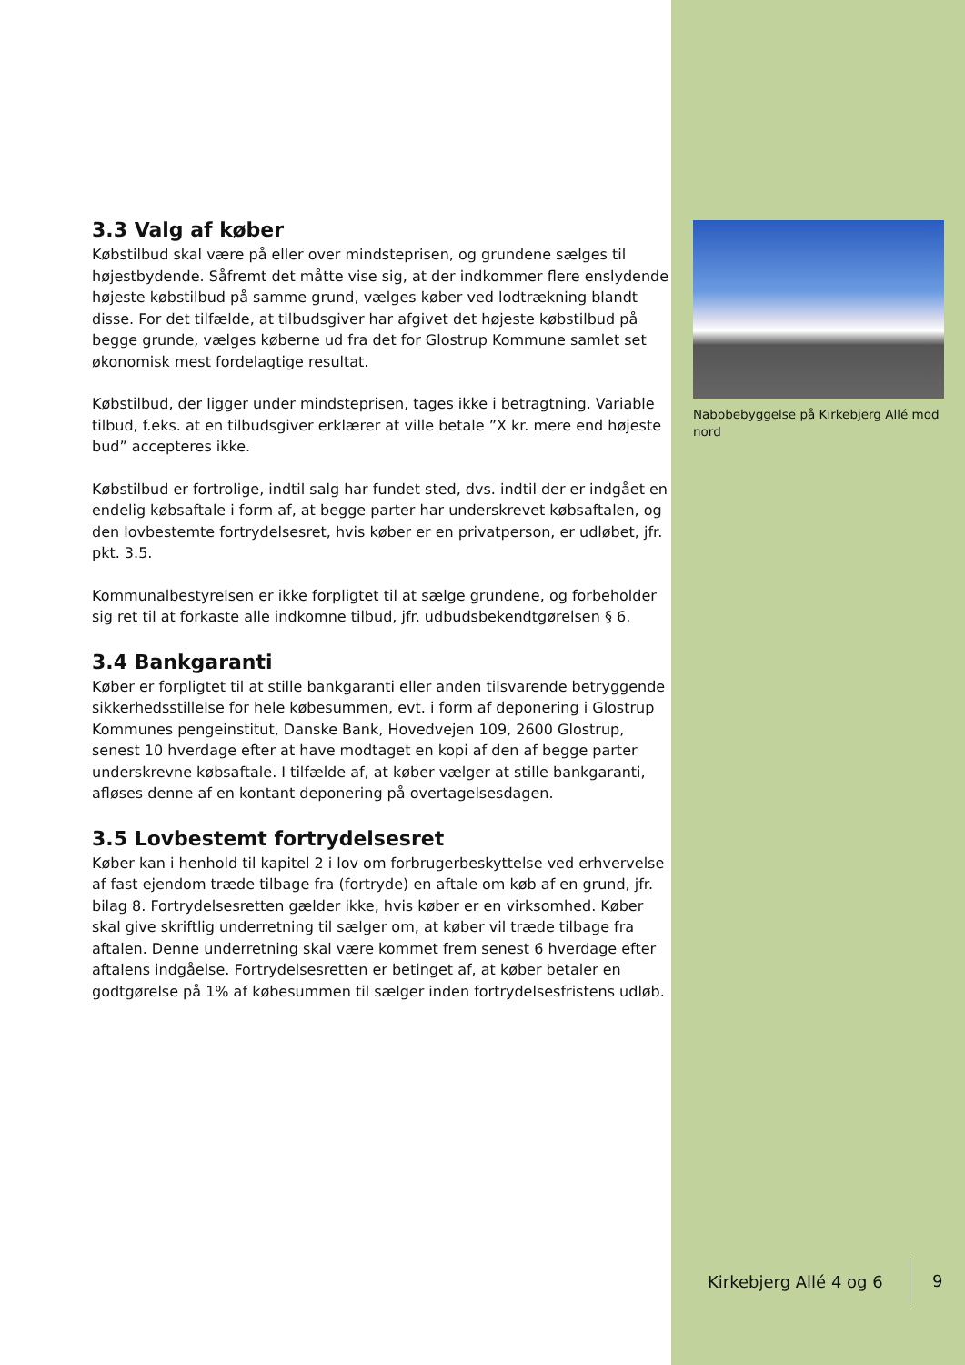3.3 Valg af køber
Købstilbud skal være på eller over mindsteprisen, og grundene sælges til højestbydende. Såfremt det måtte vise sig, at der indkommer flere enslydende højeste købstilbud på samme grund, vælges køber ved lodtrækning blandt disse. For det tilfælde, at tilbudsgiver har afgivet det højeste købstilbud på begge grunde, vælges køberne ud fra det for Glostrup Kommune samlet set økonomisk mest fordelagtige resultat.
Købstilbud, der ligger under mindsteprisen, tages ikke i betragtning. Variable tilbud, f.eks. at en tilbudsgiver erklærer at ville betale ”X kr. mere end højeste bud” accepteres ikke.
Købstilbud er fortrolige, indtil salg har fundet sted, dvs. indtil der er indgået en endelig købsaftale i form af, at begge parter har underskrevet købsaftalen, og den lovbestemte fortrydelsesret, hvis køber er en privatperson, er udløbet, jfr. pkt. 3.5.
Kommunalbestyrelsen er ikke forpligtet til at sælge grundene, og forbeholder sig ret til at forkaste alle indkomne tilbud, jfr. udbudsbekendtgørelsen § 6.
3.4 Bankgaranti
Køber er forpligtet til at stille bankgaranti eller anden tilsvarende betryggende sikkerhedsstillelse for hele købesummen, evt. i form af deponering i Glostrup Kommunes pengeinstitut, Danske Bank, Hovedvejen 109, 2600 Glostrup, senest 10 hverdage efter at have modtaget en kopi af den af begge parter underskrevne købsaftale. I tilfælde af, at køber vælger at stille bankgaranti, afløses denne af en kontant deponering på overtagelsesdagen.
3.5 Lovbestemt fortrydelsesret
Køber kan i henhold til kapitel 2 i lov om forbrugerbeskyttelse ved erhvervelse af fast ejendom træde tilbage fra (fortryde) en aftale om køb af en grund, jfr. bilag 8. Fortrydelsesretten gælder ikke, hvis køber er en virksomhed. Køber skal give skriftlig underretning til sælger om, at køber vil træde tilbage fra aftalen. Denne underretning skal være kommet frem senest 6 hverdage efter aftalens indgåelse. Fortrydelsesretten er betinget af, at køber betaler en godtgørelse på 1% af købesummen til sælger inden fortrydelsesfristens udløb.
Nabobebyggelse på Kirkebjerg Allé mod nord
Kirkebjerg Allé 4 og 6 9